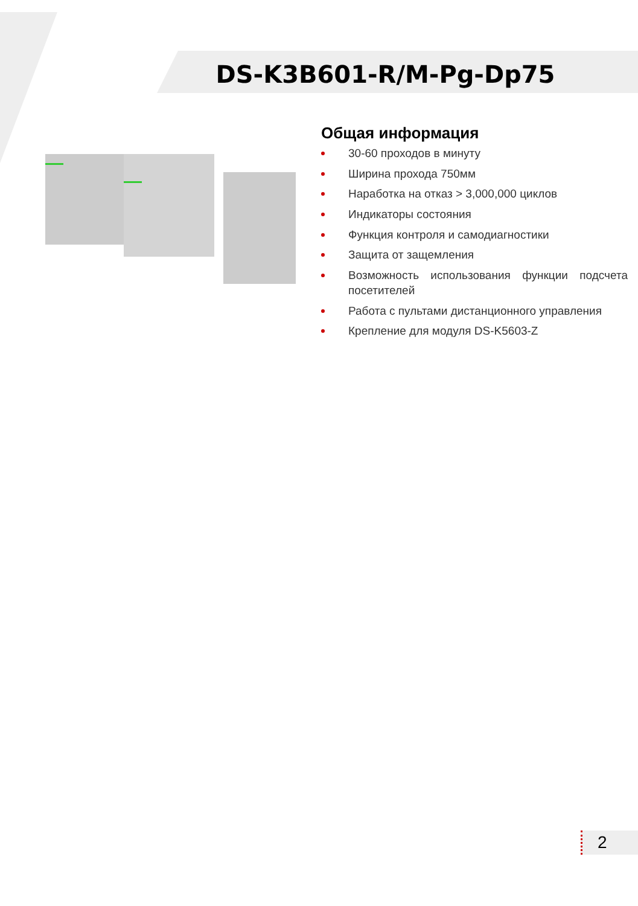DS-K3B601-R/M-Pg-Dp75
Общая информация
30-60 проходов в минуту
Ширина прохода 750мм
Наработка на отказ > 3,000,000 циклов
Индикаторы состояния
Функция контроля и самодиагностики
Защита от защемления
Возможность использования функции подсчета посетителей
Работа с пультами дистанционного управления
Крепление для модуля DS-K5603-Z
2